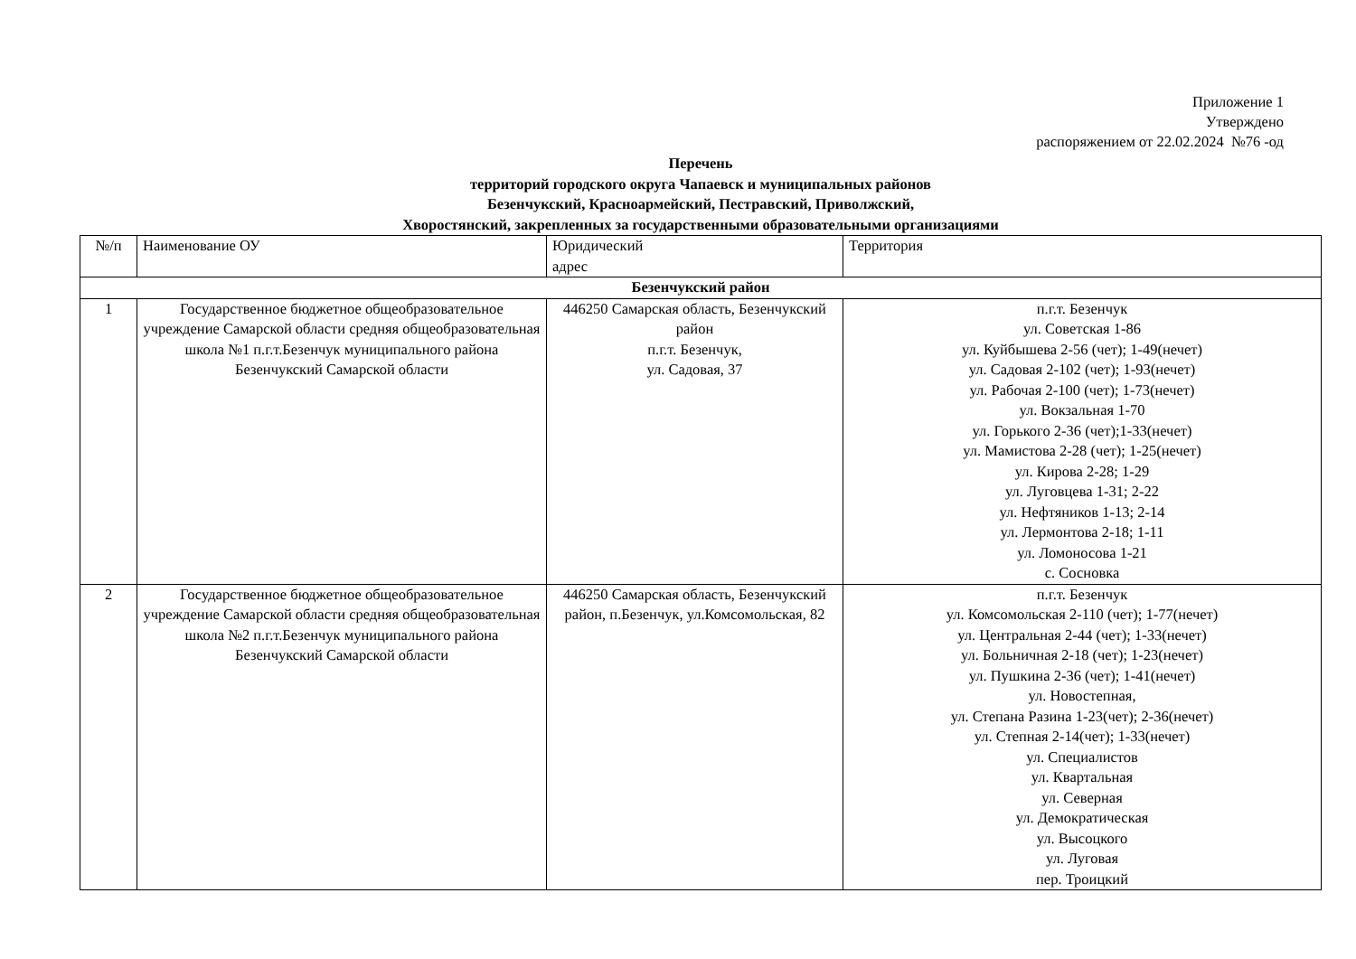Приложение 1
Утверждено
распоряжением от 22.02.2024 №76 -од
Перечень
территорий городского округа Чапаевск и муниципальных районов
Безенчукский, Красноармейский, Пестравский, Приволжский,
Хворостянский, закрепленных за государственными образовательными организациями
| №/п | Наименование ОУ | Юридический адрес | Территория |
| Безенчукский район | | | |
| 1 | Государственное бюджетное общеобразовательное учреждение Самарской области средняя общеобразовательная школа №1 п.г.т.Безенчук муниципального района Безенчукский Самарской области | 446250 Самарская область, Безенчукский район п.г.т. Безенчук, ул. Садовая, 37 | п.г.т. Безенчук ул. Советская 1-86 ул. Куйбышева 2-56 (чет); 1-49(нечет) ул. Садовая 2-102 (чет); 1-93(нечет) ул. Рабочая 2-100 (чет); 1-73(нечет) ул. Вокзальная 1-70 ул. Горького 2-36 (чет);1-33(нечет) ул. Мамистова 2-28 (чет); 1-25(нечет) ул. Кирова 2-28; 1-29 ул. Луговцева 1-31; 2-22 ул. Нефтяников 1-13; 2-14 ул. Лермонтова 2-18; 1-11 ул. Ломоносова 1-21 с. Сосновка |
| 2 | Государственное бюджетное общеобразовательное учреждение Самарской области средняя общеобразовательная школа №2 п.г.т.Безенчук муниципального района Безенчукский Самарской области | 446250 Самарская область, Безенчукский район, п.Безенчук, ул.Комсомольская, 82 | п.г.т. Безенчук ул. Комсомольская 2-110 (чет); 1-77(нечет) ул. Центральная 2-44 (чет); 1-33(нечет) ул. Больничная 2-18 (чет); 1-23(нечет) ул. Пушкина 2-36 (чет); 1-41(нечет) ул. Новостепная, ул. Степана Разина 1-23(чет); 2-36(нечет) ул. Степная 2-14(чет); 1-33(нечет) ул. Специалистов ул. Квартальная ул. Северная ул. Демократическая ул. Высоцкого ул. Луговая пер. Троицкий |